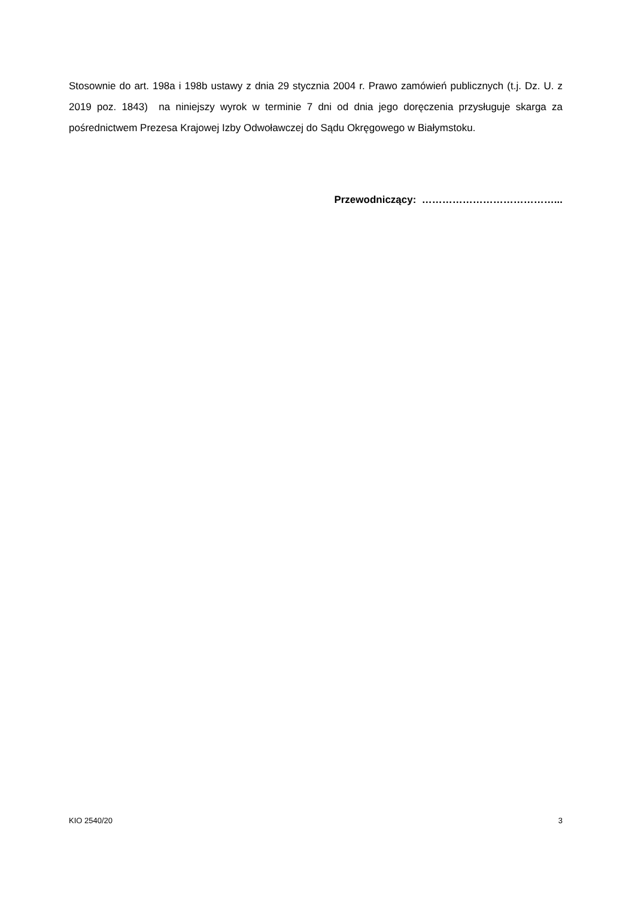Stosownie do art. 198a i 198b ustawy z dnia 29 stycznia 2004 r. Prawo zamówień publicznych (t.j. Dz. U. z 2019 poz. 1843) na niniejszy wyrok w terminie 7 dni od dnia jego doręczenia przysługuje skarga za pośrednictwem Prezesa Krajowej Izby Odwoławczej do Sądu Okręgowego w Białymstoku.
Przewodniczący: …………………………………...
KIO 2540/20 3